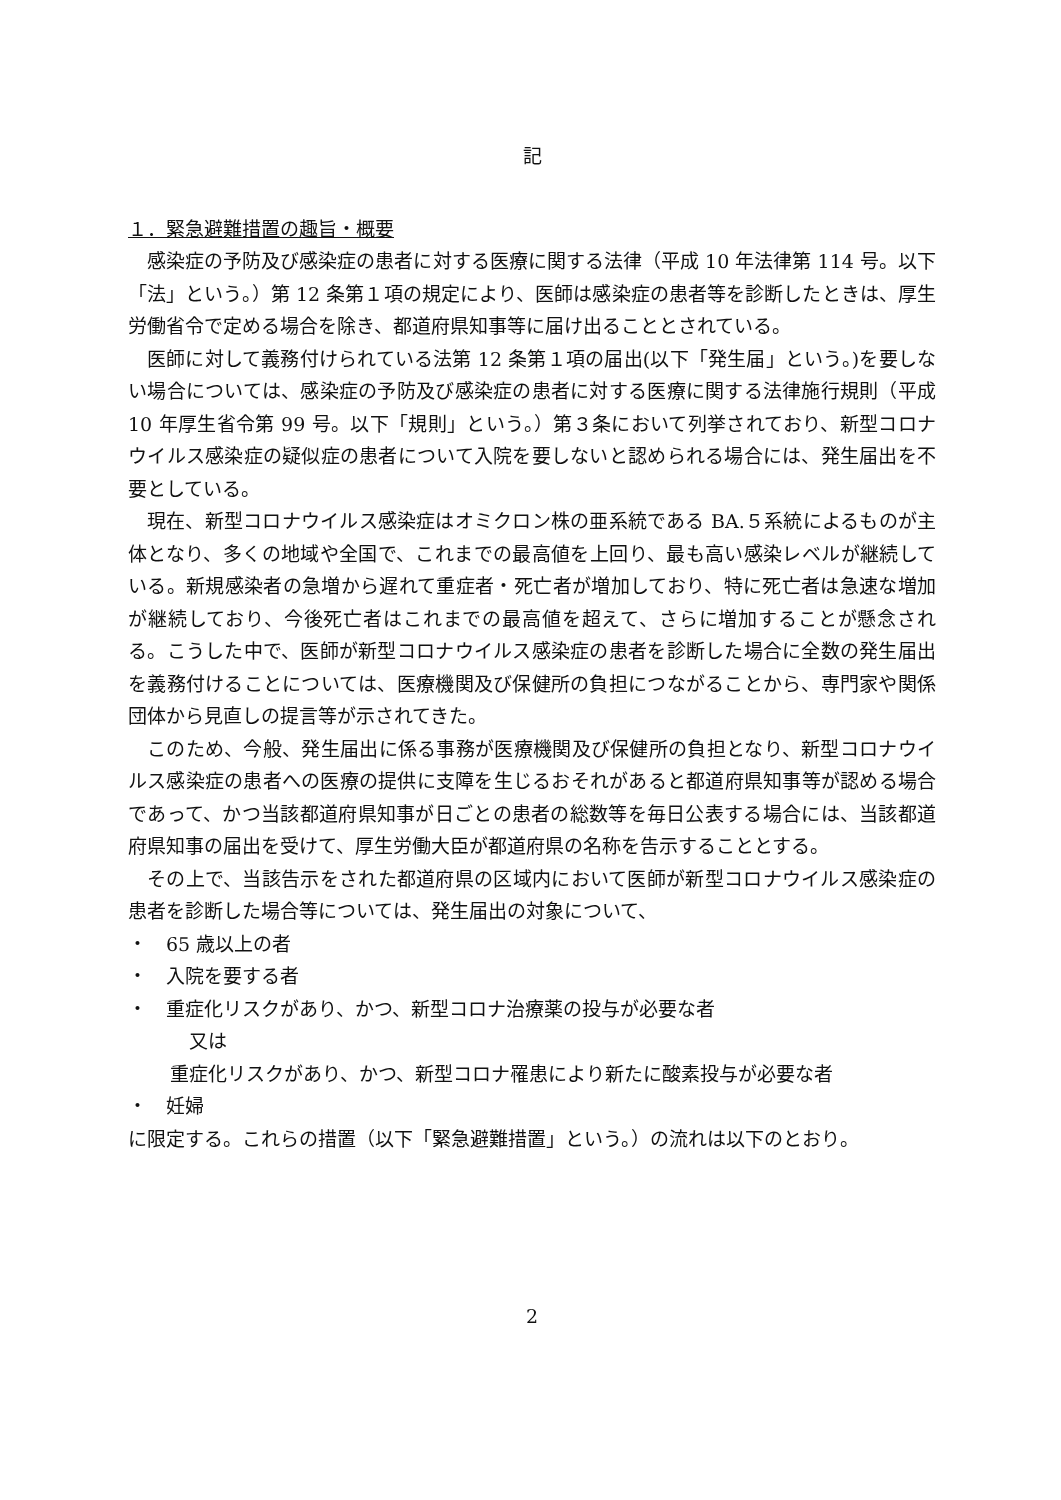記
１．緊急避難措置の趣旨・概要
感染症の予防及び感染症の患者に対する医療に関する法律（平成 10 年法律第 114 号。以下「法」という。）第 12 条第１項の規定により、医師は感染症の患者等を診断したときは、厚生労働省令で定める場合を除き、都道府県知事等に届け出ることとされている。
医師に対して義務付けられている法第 12 条第１項の届出(以下「発生届」という。)を要しない場合については、感染症の予防及び感染症の患者に対する医療に関する法律施行規則（平成 10 年厚生省令第 99 号。以下「規則」という。）第３条において列挙されており、新型コロナウイルス感染症の疑似症の患者について入院を要しないと認められる場合には、発生届出を不要としている。
現在、新型コロナウイルス感染症はオミクロン株の亜系統である BA.５系統によるものが主体となり、多くの地域や全国で、これまでの最高値を上回り、最も高い感染レベルが継続している。新規感染者の急増から遅れて重症者・死亡者が増加しており、特に死亡者は急速な増加が継続しており、今後死亡者はこれまでの最高値を超えて、さらに増加することが懸念される。こうした中で、医師が新型コロナウイルス感染症の患者を診断した場合に全数の発生届出を義務付けることについては、医療機関及び保健所の負担につながることから、専門家や関係団体から見直しの提言等が示されてきた。
このため、今般、発生届出に係る事務が医療機関及び保健所の負担となり、新型コロナウイルス感染症の患者への医療の提供に支障を生じるおそれがあると都道府県知事等が認める場合であって、かつ当該都道府県知事が日ごとの患者の総数等を毎日公表する場合には、当該都道府県知事の届出を受けて、厚生労働大臣が都道府県の名称を告示することとする。
その上で、当該告示をされた都道府県の区域内において医師が新型コロナウイルス感染症の患者を診断した場合等については、発生届出の対象について、
・　65 歳以上の者
・　入院を要する者
・　重症化リスクがあり、かつ、新型コロナ治療薬の投与が必要な者
又は
重症化リスクがあり、かつ、新型コロナ罹患により新たに酸素投与が必要な者
・　妊婦
に限定する。これらの措置（以下「緊急避難措置」という。）の流れは以下のとおり。
2